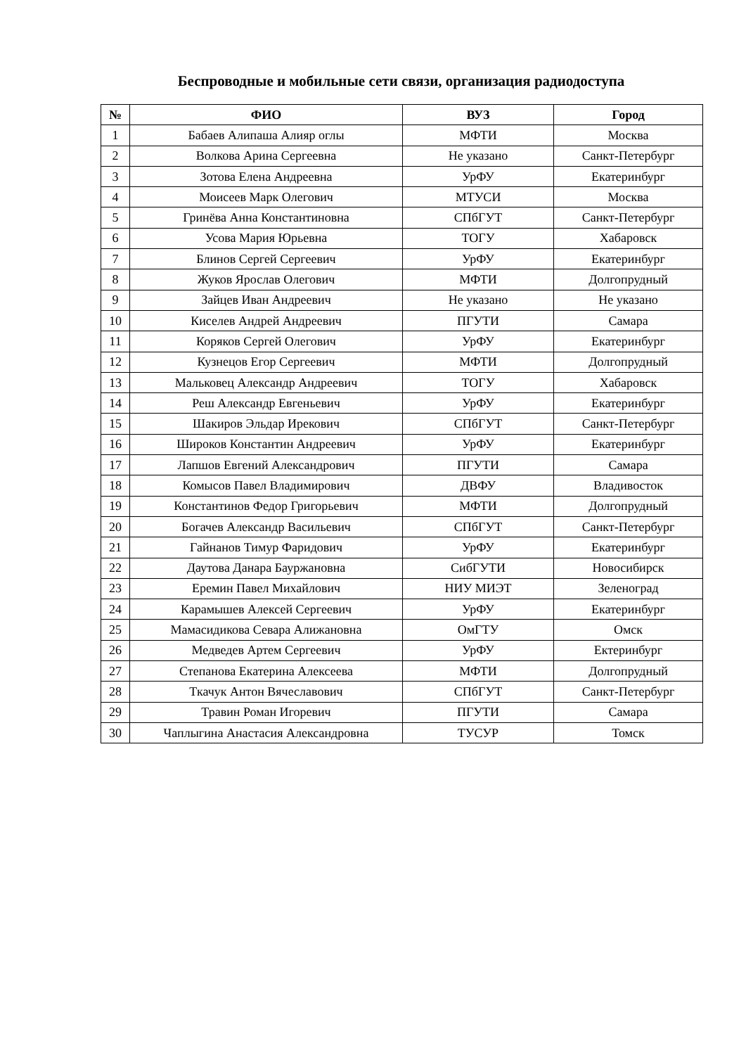Беспроводные и мобильные сети связи, организация радиодоступа
| № | ФИО | ВУЗ | Город |
| --- | --- | --- | --- |
| 1 | Бабаев Алипаша Алияр оглы | МФТИ | Москва |
| 2 | Волкова Арина Сергеевна | Не указано | Санкт-Петербург |
| 3 | Зотова Елена Андреевна | УрФУ | Екатеринбург |
| 4 | Моисеев Марк Олегович | МТУСИ | Москва |
| 5 | Гринёва Анна Константиновна | СПбГУТ | Санкт-Петербург |
| 6 | Усова Мария Юрьевна | ТОГУ | Хабаровск |
| 7 | Блинов Сергей Сергеевич | УрФУ | Екатеринбург |
| 8 | Жуков Ярослав Олегович | МФТИ | Долгопрудный |
| 9 | Зайцев Иван Андреевич | Не указано | Не указано |
| 10 | Киселев Андрей Андреевич | ПГУТИ | Самара |
| 11 | Коряков Сергей Олегович | УрФУ | Екатеринбург |
| 12 | Кузнецов Егор Сергеевич | МФТИ | Долгопрудный |
| 13 | Мальковец Александр Андреевич | ТОГУ | Хабаровск |
| 14 | Реш Александр Евгеньевич | УрФУ | Екатеринбург |
| 15 | Шакиров Эльдар Ирекович | СПбГУТ | Санкт-Петербург |
| 16 | Широков Константин Андреевич | УрФУ | Екатеринбург |
| 17 | Лапшов Евгений Александрович | ПГУТИ | Самара |
| 18 | Комысов Павел Владимирович | ДВФУ | Владивосток |
| 19 | Константинов Федор Григорьевич | МФТИ | Долгопрудный |
| 20 | Богачев Александр Васильевич | СПбГУТ | Санкт-Петербург |
| 21 | Гайнанов Тимур Фаридович | УрФУ | Екатеринбург |
| 22 | Даутова Данара Бауржановна | СибГУТИ | Новосибирск |
| 23 | Еремин Павел Михайлович | НИУ МИЭТ | Зеленоград |
| 24 | Карамышев Алексей Сергеевич | УрФУ | Екатеринбург |
| 25 | Мамасидикова Севара Алижановна | ОмГТУ | Омск |
| 26 | Медведев Артем Сергеевич | УрФУ | Ектеринбург |
| 27 | Степанова Екатерина Алексеева | МФТИ | Долгопрудный |
| 28 | Ткачук Антон Вячеславович | СПбГУТ | Санкт-Петербург |
| 29 | Травин Роман Игоревич | ПГУТИ | Самара |
| 30 | Чаплыгина Анастасия Александровна | ТУСУР | Томск |